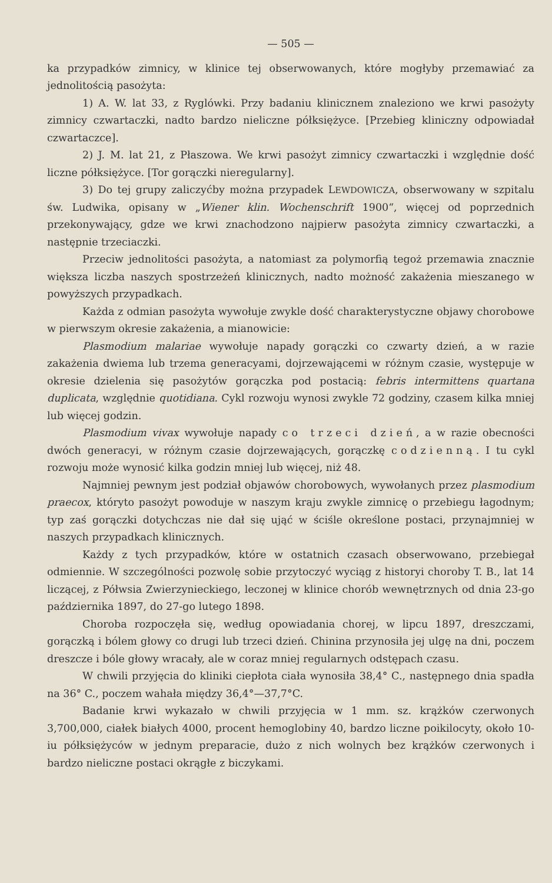— 505 —
ka przypadków zimnicy, w klinice tej obserwowanych, które mogłyby przemawiać za jednolitością pasożyta:
1) A. W. lat 33, z Ryglówki. Przy badaniu klinicznem znaleziono we krwi pasożyty zimnicy czwartaczki, nadto bardzo nieliczne półksiężyce. [Przebieg kliniczny odpowiadał czwartaczce].
2) J. M. lat 21, z Płaszowa. We krwi pasożyt zimnicy czwartaczki i względnie dość liczne półksiężyce. [Tor gorączki nieregularny].
3) Do tej grupy zaliczyćby można przypadek LEWDOWICZA, obserwowany w szpitalu św. Ludwika, opisany w „Wiener klin. Wochenschrift 1900“, więcej od poprzednich przekonywający, gdze we krwi znachodzono najpierw pasożyta zimnicy czwartaczki, a następnie trzeciaczki.
Przeciw jednolitości pasożyta, a natomiast za polymorfią tegoż przemawia znacznie większa liczba naszych spostrzeżeń klinicznych, nadto możność zakażenia mieszanego w powyższych przypadkach.
Każda z odmian pasożyta wywołuje zwykle dość charakterystyczne objawy chorobowe w pierwszym okresie zakażenia, a mianowicie:
Plasmodium malariae wywołuje napady gorączki co czwarty dzień, a w razie zakażenia dwiema lub trzema generacyami, dojrzewającemi w różnym czasie, występuje w okresie dzielenia się pasożytów gorączka pod postacią: febris intermittens quartana duplicata, względnie quotidiana. Cykl rozwoju wynosi zwykle 72 godziny, czasem kilka mniej lub więcej godzin.
Plasmodium vivax wywołuje napady co trzeci dzień, a w razie obecności dwóch generacyi, w różnym czasie dojrzewających, gorączkę codzienną. I tu cykl rozwoju może wynosić kilka godzin mniej lub więcej, niż 48.
Najmniej pewnym jest podział objawów chorobowych, wywołanych przez plasmodium praecox, któryto pasożyt powoduje w naszym kraju zwykle zimnicę o przebiegu łagodnym; typ zaś gorączki dotychczas nie dał się ująć w ściśle określone postaci, przynajmniej w naszych przypadkach klinicznych.
Każdy z tych przypadków, które w ostatnich czasach obserwowano, przebiegał odmiennie. W szczególności pozwolę sobie przytoczyć wyciąg z historyi choroby T. B., lat 14 liczącej, z Półwsia Zwierzynieckiego, leczonej w klinice chorób wewnętrznych od dnia 23-go października 1897, do 27-go lutego 1898.
Choroba rozpoczęła się, według opowiadania chorej, w lipcu 1897, dreszczami, gorączką i bólem głowy co drugi lub trzeci dzień. Chinina przynosiła jej ulgę na dni, poczem dreszcze i bóle głowy wracały, ale w coraz mniej regularnych odstępach czasu.
W chwili przyjęcia do kliniki ciepłota ciała wynosiła 38,4° C., następnego dnia spadła na 36° C., poczem wahała między 36,4°—37,7°C.
Badanie krwi wykazało w chwili przyjęcia w 1 mm. sz. krążków czerwonych 3,700,000, ciałek białych 4000, procent hemoglobiny 40, bardzo liczne poikilocyty, około 10-iu półksiężyców w jednym preparacie, dużo z nich wolnych bez krążków czerwonych i bardzo nieliczne postaci okrągłe z biczykami.